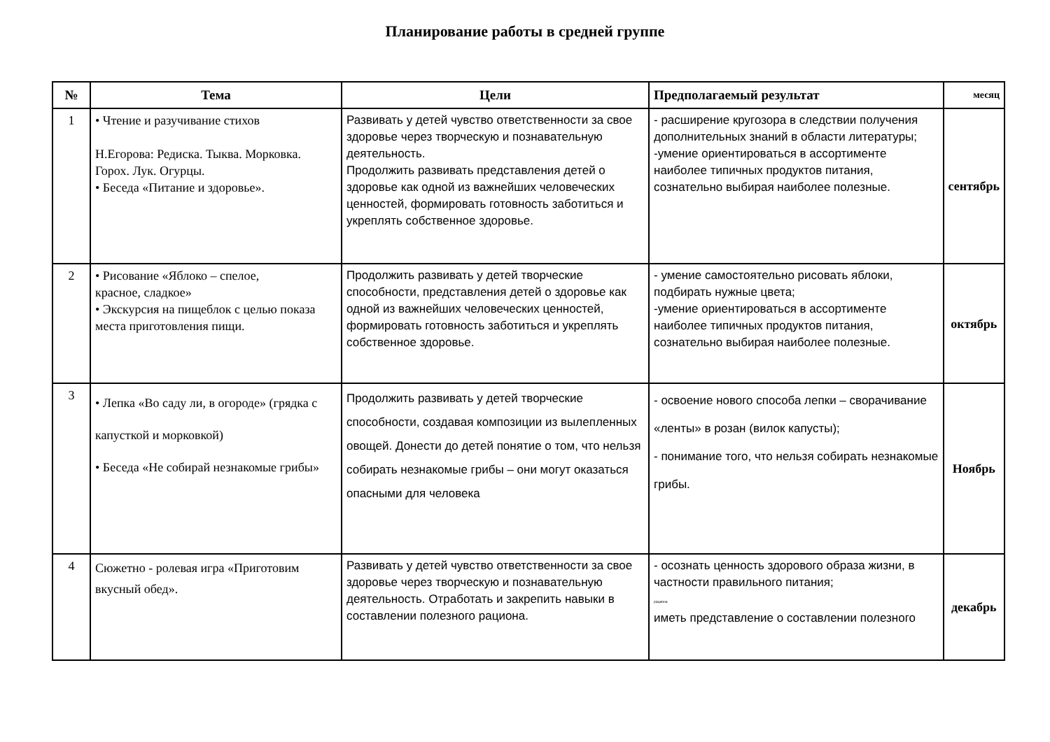Планирование работы в средней группе
| № | Тема | Цели | Предполагаемый результат | месяц |
| --- | --- | --- | --- | --- |
| 1 | • Чтение и разучивание стихов Н.Егорова: Редиска. Тыква. Морковка. Горох. Лук. Огурцы. • Беседа «Питание и здоровье». | Развивать у детей чувство ответственности за свое здоровье через творческую и познавательную деятельность. Продолжить развивать представления детей о здоровье как одной из важнейших человеческих ценностей, формировать готовность заботиться и укреплять собственное здоровье. | - расширение кругозора в следствии получения дополнительных знаний в области литературы; -умение ориентироваться в ассортименте наиболее типичных продуктов питания, сознательно выбирая наиболее полезные. | сентябрь |
| 2 | • Рисование «Яблоко – спелое, красное, сладкое» • Экскурсия на пищеблок с целью показа места приготовления пищи. | Продолжить развивать у детей творческие способности, представления детей о здоровье как одной из важнейших человеческих ценностей, формировать готовность заботиться и укреплять собственное здоровье. | - умение самостоятельно рисовать яблоки, подбирать нужные цвета; -умение ориентироваться в ассортименте наиболее типичных продуктов питания, сознательно выбирая наиболее полезные. | октябрь |
| 3 | • Лепка «Во саду ли, в огороде» (грядка с капусткой и морковкой) • Беседа «Не собирай незнакомые грибы» | Продолжить развивать у детей творческие способности, создавая композиции из вылепленных овощей. Донести до детей понятие о том, что нельзя собирать незнакомые грибы – они могут оказаться опасными для человека | - освоение нового способа лепки – сворачивание «ленты» в розан (вилок капусты); - понимание того, что нельзя собирать незнакомые грибы. | Ноябрь |
| 4 | Сюжетно - ролевая игра «Приготовим вкусный обед». | Развивать у детей чувство ответственности за свое здоровье через творческую и познавательную деятельность. Отработать и закрепить навыки в составлении полезного рациона. | - осознать ценность здорового образа жизни, в частности правильного питания; рациона иметь представление о составлении полезного | декабрь |